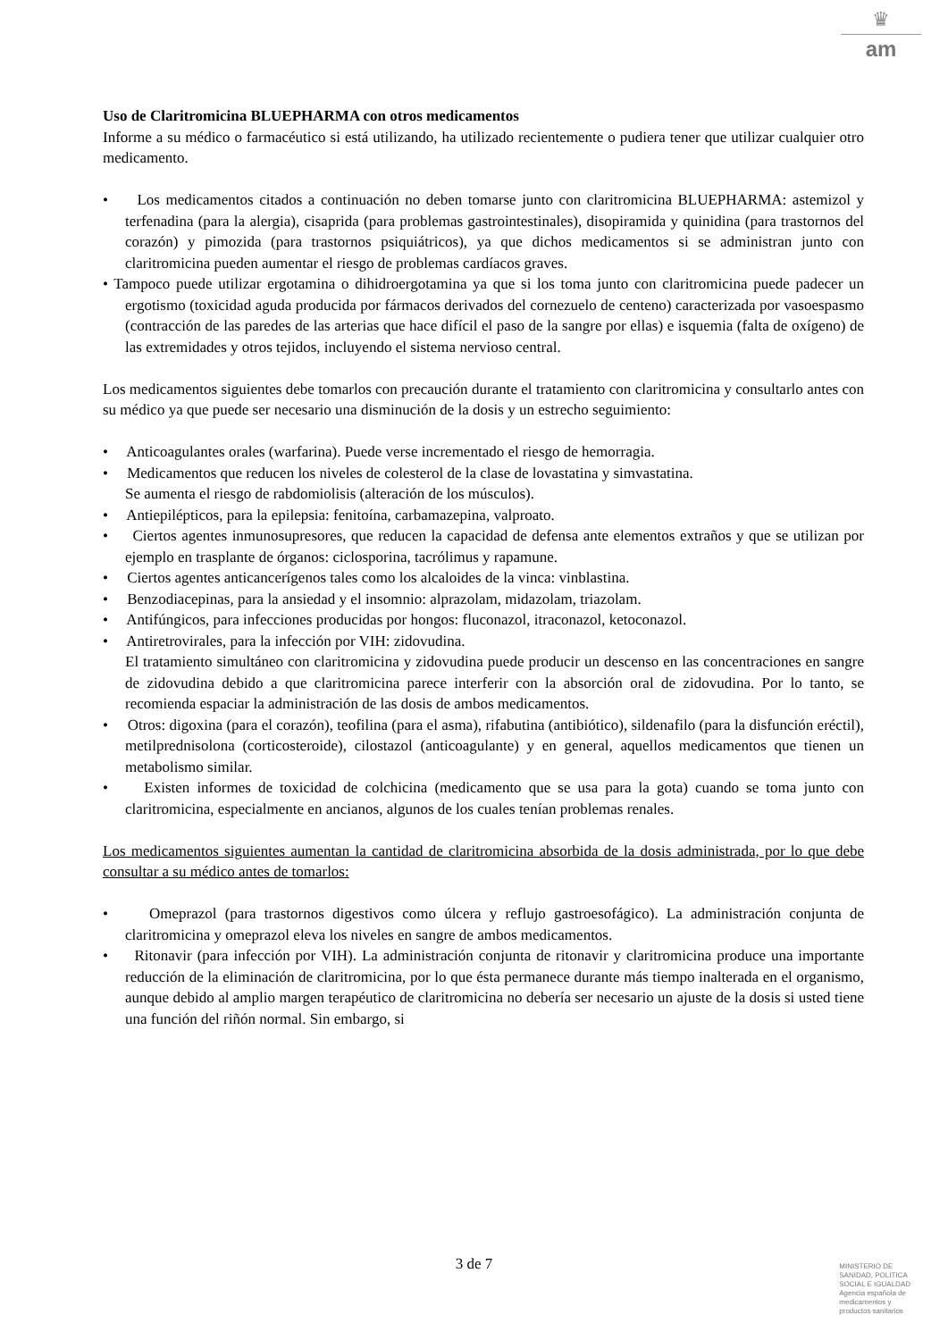♛
am
Uso de Claritromicina BLUEPHARMA con otros medicamentos
Informe a su médico o farmacéutico si está utilizando, ha utilizado recientemente o pudiera tener que utilizar cualquier otro medicamento.
• Los medicamentos citados a continuación no deben tomarse junto con claritromicina BLUEPHARMA: astemizol y terfenadina (para la alergia), cisaprida (para problemas gastrointestinales), disopiramida y quinidina (para trastornos del corazón) y pimozida (para trastornos psiquiátricos), ya que dichos medicamentos si se administran junto con claritromicina pueden aumentar el riesgo de problemas cardíacos graves.
• Tampoco puede utilizar ergotamina o dihidroergotamina ya que si los toma junto con claritromicina puede padecer un ergotismo (toxicidad aguda producida por fármacos derivados del cornezuelo de centeno) caracterizada por vasoespasmo (contracción de las paredes de las arterias que hace difícil el paso de la sangre por ellas) e isquemia (falta de oxígeno) de las extremidades y otros tejidos, incluyendo el sistema nervioso central.
Los medicamentos siguientes debe tomarlos con precaución durante el tratamiento con claritromicina y consultarlo antes con su médico ya que puede ser necesario una disminución de la dosis y un estrecho seguimiento:
• Anticoagulantes orales (warfarina). Puede verse incrementado el riesgo de hemorragia.
• Medicamentos que reducen los niveles de colesterol de la clase de lovastatina y simvastatina.
Se aumenta el riesgo de rabdomiolisis (alteración de los músculos).
• Antiepilépticos, para la epilepsia: fenitoína, carbamazepina, valproato.
• Ciertos agentes inmunosupresores, que reducen la capacidad de defensa ante elementos extraños y que se utilizan por ejemplo en trasplante de órganos: ciclosporina, tacrólimus y rapamune.
• Ciertos agentes anticancerígenos tales como los alcaloides de la vinca: vinblastina.
• Benzodiacepinas, para la ansiedad y el insomnio: alprazolam, midazolam, triazolam.
• Antifúngicos, para infecciones producidas por hongos: fluconazol, itraconazol, ketoconazol.
• Antiretrovirales, para la infección por VIH: zidovudina.
El tratamiento simultáneo con claritromicina y zidovudina puede producir un descenso en las concentraciones en sangre de zidovudina debido a que claritromicina parece interferir con la absorción oral de zidovudina. Por lo tanto, se recomienda espaciar la administración de las dosis de ambos medicamentos.
• Otros: digoxina (para el corazón), teofilina (para el asma), rifabutina (antibiótico), sildenafilo (para la disfunción eréctil), metilprednisolona (corticosteroide), cilostazol (anticoagulante) y en general, aquellos medicamentos que tienen un metabolismo similar.
• Existen informes de toxicidad de colchicina (medicamento que se usa para la gota) cuando se toma junto con claritromicina, especialmente en ancianos, algunos de los cuales tenían problemas renales.
Los medicamentos siguientes aumentan la cantidad de claritromicina absorbida de la dosis administrada, por lo que debe consultar a su médico antes de tomarlos:
• Omeprazol (para trastornos digestivos como úlcera y reflujo gastroesofágico). La administración conjunta de claritromicina y omeprazol eleva los niveles en sangre de ambos medicamentos.
• Ritonavir (para infección por VIH). La administración conjunta de ritonavir y claritromicina produce una importante reducción de la eliminación de claritromicina, por lo que ésta permanece durante más tiempo inalterada en el organismo, aunque debido al amplio margen terapéutico de claritromicina no debería ser necesario un ajuste de la dosis si usted tiene una función del riñón normal. Sin embargo, si
3 de 7
MINISTERIO DE
SANIDAD, POLITICA
SOCIAL E IGUALDAD
Agencia española de
medicamentos y
productos sanitarios